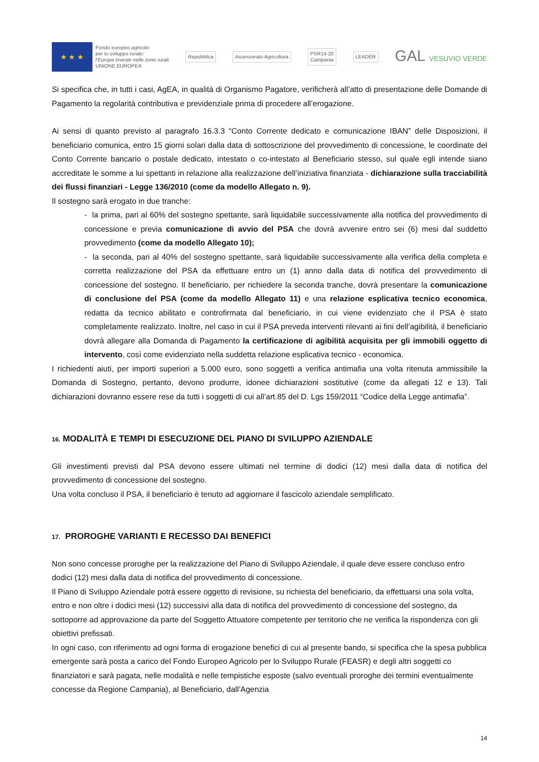★ ★ ★
Fondo europeo agricolo
per lo sviluppo rurale:
l'Europa investe nelle zone rurali
UNIONE EUROPEA
Repubblica Assessorato Agricoltura
PSR14-20
Campania
LEADER
GAL VESUVIO VERDE
Si specifica che, in tutti i casi, AgEA, in qualità di Organismo Pagatore, verificherà all’atto di presentazione delle Domande di Pagamento la regolarità contributiva e previdenziale prima di procedere all’erogazione.
Ai sensi di quanto previsto al paragrafo 16.3.3 “Conto Corrente dedicato e comunicazione IBAN” delle Disposizioni, il beneficiario comunica, entro 15 giorni solari dalla data di sottoscrizione del provvedimento di concessione, le coordinate del Conto Corrente bancario o postale dedicato, intestato o co-intestato al Beneficiario stesso, sul quale egli intende siano accreditate le somme a lui spettanti in relazione alla realizzazione dell’iniziativa finanziata - dichiarazione sulla tracciabilità dei flussi finanziari - Legge 136/2010 (come da modello Allegato n. 9).
Il sostegno sarà erogato in due tranche:
- la prima, pari al 60% del sostegno spettante, sarà liquidabile successivamente alla notifica del provvedimento di concessione e previa comunicazione di avvio del PSA che dovrà avvenire entro sei (6) mesi dal suddetto provvedimento (come da modello Allegato 10);
- la seconda, pari al 40% del sostegno spettante, sarà liquidabile successivamente alla verifica della completa e corretta realizzazione del PSA da effettuare entro un (1) anno dalla data di notifica del provvedimento di concessione del sostegno. Il beneficiario, per richiedere la seconda tranche, dovrà presentare la comunicazione di conclusione del PSA (come da modello Allegato 11) e una relazione esplicativa tecnico economica, redatta da tecnico abilitato e controfirmata dal beneficiario, in cui viene evidenziato che il PSA è stato completamente realizzato. Inoltre, nel caso in cui il PSA preveda interventi rilevanti ai fini dell’agibilità, il beneficiario dovrà allegare alla Domanda di Pagamento la certificazione di agibilità acquisita per gli immobili oggetto di intervento, così come evidenziato nella suddetta relazione esplicativa tecnico - economica.
I richiedenti aiuti, per importi superiori a 5.000 euro, sono soggetti a verifica antimafia una volta ritenuta ammissibile la Domanda di Sostegno, pertanto, devono produrre, idonee dichiarazioni sostitutive (come da allegati 12 e 13). Tali dichiarazioni dovranno essere rese da tutti i soggetti di cui all’art.85 del D. Lgs 159/2011 “Codice della Legge antimafia”.
16. MODALITÀ E TEMPI DI ESECUZIONE DEL PIANO DI SVILUPPO AZIENDALE
Gli investimenti previsti dal PSA devono essere ultimati nel termine di dodici (12) mesi dalla data di notifica del provvedimento di concessione del sostegno.
Una volta concluso il PSA, il beneficiario è tenuto ad aggiornare il fascicolo aziendale semplificato.
17. PROROGHE VARIANTI E RECESSO DAI BENEFICI
Non sono concesse proroghe per la realizzazione del Piano di Sviluppo Aziendale, il quale deve essere concluso entro dodici (12) mesi dalla data di notifica del provvedimento di concessione.
Il Piano di Sviluppo Aziendale potrà essere oggetto di revisione, su richiesta del beneficiario, da effettuarsi una sola volta, entro e non oltre i dodici mesi (12) successivi alla data di notifica del provvedimento di concessione del sostegno, da sottoporre ad approvazione da parte del Soggetto Attuatore competente per territorio che ne verifica la rispondenza con gli obiettivi prefissati.
In ogni caso, con riferimento ad ogni forma di erogazione benefici di cui al presente bando, si specifica che la spesa pubblica emergente sarà posta a carico del Fondo Europeo Agricolo per lo Sviluppo Rurale (FEASR) e degli altri soggetti co finanziatori e sarà pagata, nelle modalità e nelle tempistiche esposte (salvo eventuali proroghe dei termini eventualmente concesse da Regione Campania), al Beneficiario, dall’Agenzia
14